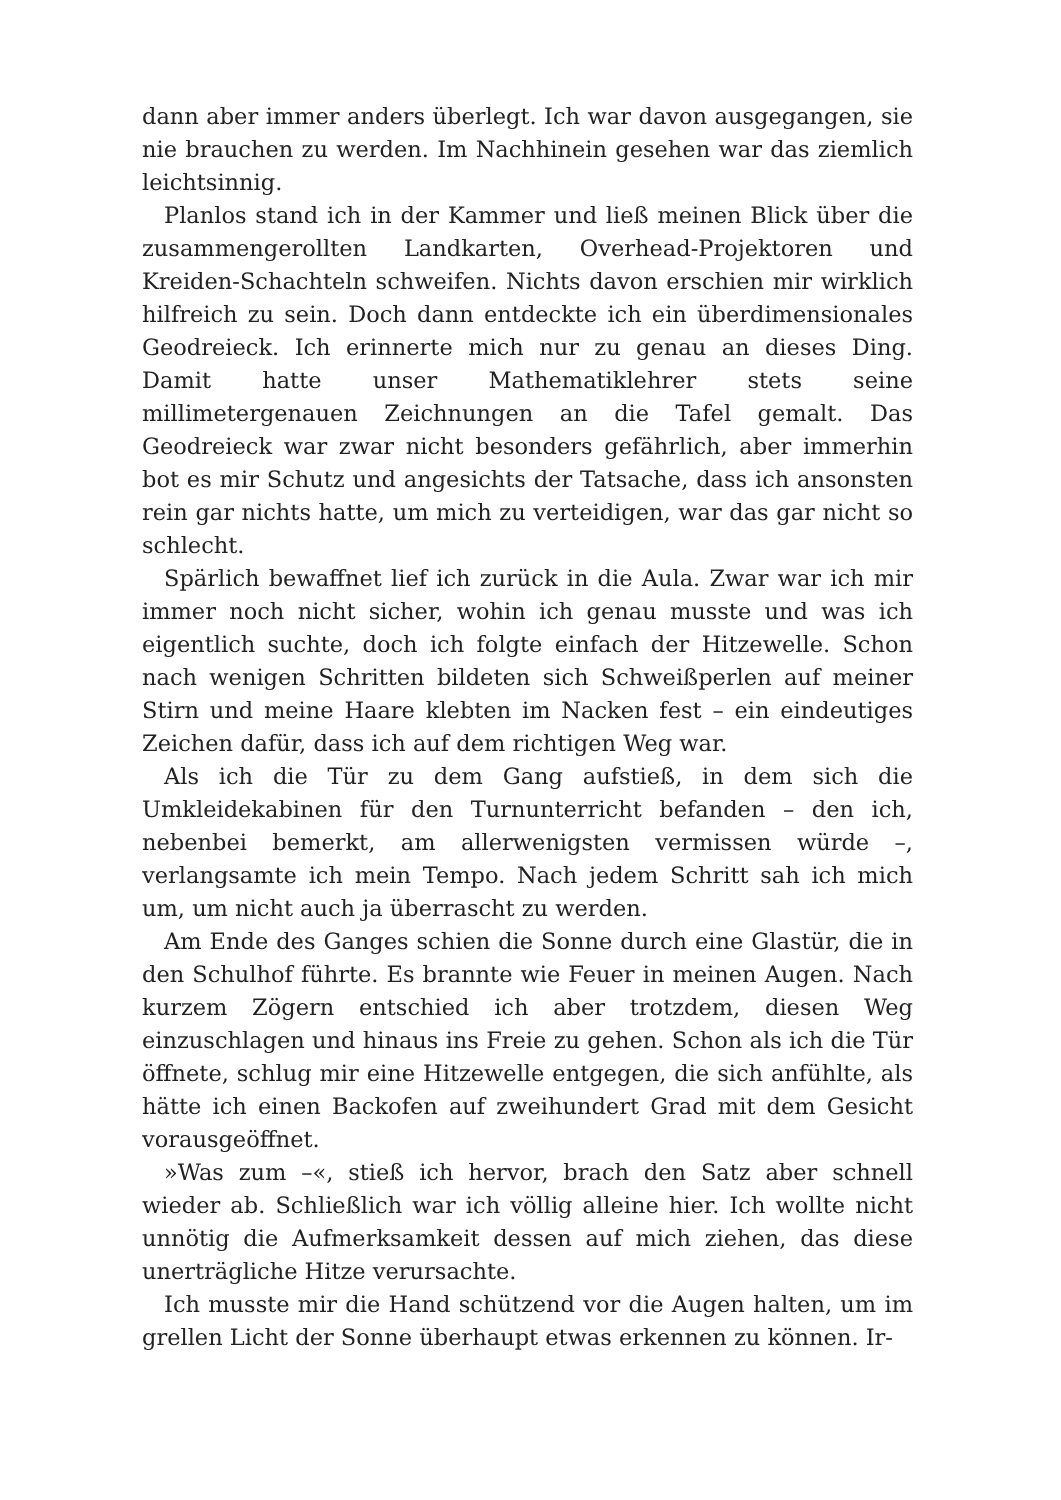dann aber immer anders überlegt. Ich war davon ausgegangen, sie nie brauchen zu werden. Im Nachhinein gesehen war das ziemlich leichtsinnig.
Planlos stand ich in der Kammer und ließ meinen Blick über die zusammengerollten Landkarten, Overhead-Projektoren und Kreiden-Schachteln schweifen. Nichts davon erschien mir wirklich hilfreich zu sein. Doch dann entdeckte ich ein überdimensionales Geodreieck. Ich erinnerte mich nur zu genau an dieses Ding. Damit hatte unser Mathematiklehrer stets seine millimetergenauen Zeichnungen an die Tafel gemalt. Das Geodreieck war zwar nicht besonders gefährlich, aber immerhin bot es mir Schutz und angesichts der Tatsache, dass ich ansonsten rein gar nichts hatte, um mich zu verteidigen, war das gar nicht so schlecht.
Spärlich bewaffnet lief ich zurück in die Aula. Zwar war ich mir immer noch nicht sicher, wohin ich genau musste und was ich eigentlich suchte, doch ich folgte einfach der Hitzewelle. Schon nach wenigen Schritten bildeten sich Schweißperlen auf meiner Stirn und meine Haare klebten im Nacken fest – ein eindeutiges Zeichen dafür, dass ich auf dem richtigen Weg war.
Als ich die Tür zu dem Gang aufstieß, in dem sich die Umkleidekabinen für den Turnunterricht befanden – den ich, nebenbei bemerkt, am allerwenigsten vermissen würde –, verlangsamte ich mein Tempo. Nach jedem Schritt sah ich mich um, um nicht auch ja überrascht zu werden.
Am Ende des Ganges schien die Sonne durch eine Glastür, die in den Schulhof führte. Es brannte wie Feuer in meinen Augen. Nach kurzem Zögern entschied ich aber trotzdem, diesen Weg einzuschlagen und hinaus ins Freie zu gehen. Schon als ich die Tür öffnete, schlug mir eine Hitzewelle entgegen, die sich anfühlte, als hätte ich einen Backofen auf zweihundert Grad mit dem Gesicht vorausgeöffnet.
»Was zum –«, stieß ich hervor, brach den Satz aber schnell wieder ab. Schließlich war ich völlig alleine hier. Ich wollte nicht unnötig die Aufmerksamkeit dessen auf mich ziehen, das diese unerträgliche Hitze verursachte.
Ich musste mir die Hand schützend vor die Augen halten, um im grellen Licht der Sonne überhaupt etwas erkennen zu können. Ir-